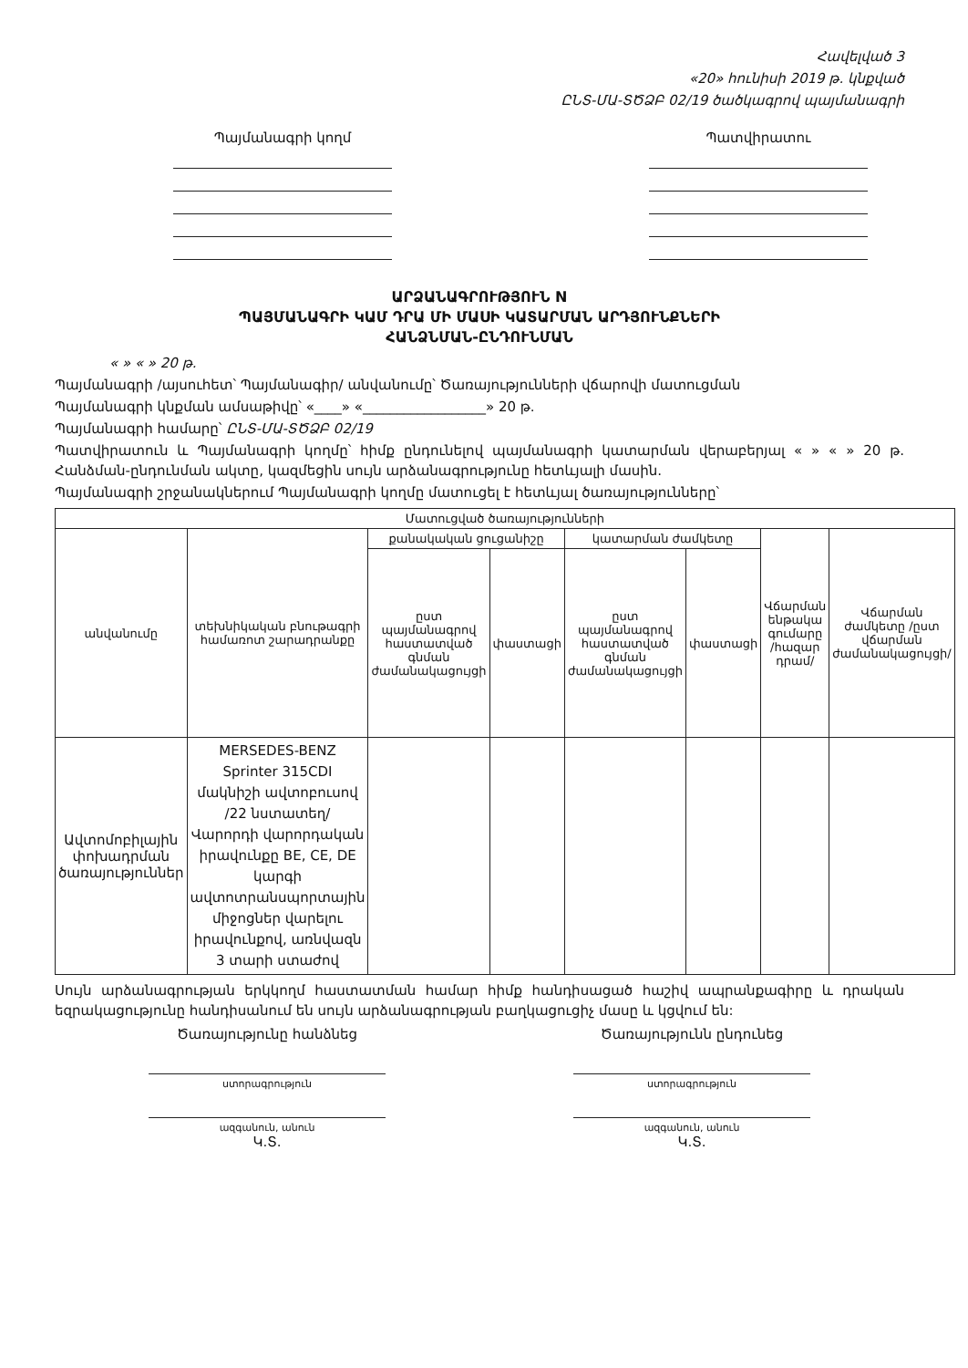Հավելված 3
«20» հունիսի 2019 թ. կնքված
ԸՆՏ-ՄԱ-ՏԾՁԲ 02/19 ծածկագրով պայմանագրի
Պայմանագրի կողմ Պատվիրատու
ԱՐՁԱՆԱԳՐՈՒԹՅՈՒՆ N
ՊԱՅՄԱՆԱԳՐԻ ԿԱՄ ԴՐԱ ՄԻ ՄԱՍԻ ԿԱՏԱՐՄԱՆ ԱՐԴՅՈՒՆՔՆԵՐԻ
ՀԱՆՁՆՄԱՆ-ԸՆԴՈՒՆՄԱՆ
« » « » 20 թ.
Պայմանագրի /այսուհետ՝ Պայմանագիր/ անվանումը՝ Ծառայությունների վճարովի մատուցման
Պայմանագրի կնքման ամսաթիվը՝ «____» «__________________» 20 թ.
Պայմանագրի համարը՝ ԸՆՏ-ՄԱ-ՏԾՁԲ 02/19
Պատվիրատուն և Պայմանագրի կողմը՝ հիմք ընդունելով պայմանագրի կատարման վերաբերյալ « » « » 20 թ. Հանձման-ընդունման ակտը, կազմեցին սույն արձանագրությունը հետևյալի մասին.
Պայմանագրի շրջանակներում Պայմանագրի կողմը մատուցել է հետևյալ ծառայությունները՝
| Մատուցված ծառայությունների | | | | | | | |
| --- | --- | --- | --- | --- | --- | --- | --- |
| անվանումը | տեխնիկական բնութագրի համառոտ շարադրանքը | քանակական ցուցանիշը | | կատարման ժամկետը | | Վճարման ենթակա գումարը /հազար դրամ/ | Վճարման ժամկետը /ըստ վճարման ժամանակացույցի/ |
| | | ըստ պայմանագրով հաստատված գնման ժամանակացույցի | փաստացի | ըստ պայմանագրով հաստատված գնման ժամանակացույցի | փաստացի | | |
| Ավտոմոբիլային փոխադրման ծառայություններ | MERSEDES-BENZ Sprinter 315CDI մակնիշի ավտոբուսով /22 նստատեղ/ Վարորդի վարորդական իրավունքը BE, CE, DE կարգի ավտոտրանսպորտային միջոցներ վարելու իրավունքով, առնվազն 3 տարի ստաժով | | | | | | |
Սույն արձանագրության երկկողմ հաստատման համար հիմք հանդիսացած հաշիվ ապրանքագիրը և դրական եզրակացությունը հանդիսանում են սույն արձանագրության բաղկացուցիչ մասը և կցվում են:
Ծառայությունը հանձնեց
ստորագրություն
ազգանուն, անուն
Կ.Տ.
Ծառայությունն ընդունեց
ստորագրություն
ազգանուն, անուն
Կ.Տ.